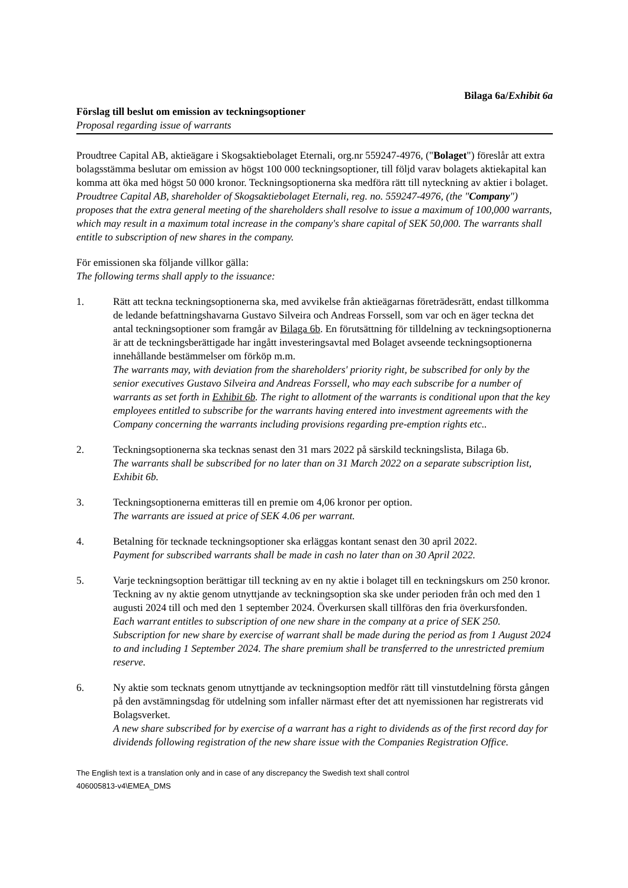Bilaga 6a/Exhibit 6a
Förslag till beslut om emission av teckningsoptioner
Proposal regarding issue of warrants
Proudtree Capital AB, aktieägare i Skogsaktiebolaget Eternali, org.nr 559247-4976, ("Bolaget") föreslår att extra bolagsstämma beslutar om emission av högst 100 000 teckningsoptioner, till följd varav bolagets aktiekapital kan komma att öka med högst 50 000 kronor. Teckningsoptionerna ska medföra rätt till nyteckning av aktier i bolaget.
Proudtree Capital AB, shareholder of Skogsaktiebolaget Eternali, reg. no. 559247-4976, (the "Company") proposes that the extra general meeting of the shareholders shall resolve to issue a maximum of 100,000 warrants, which may result in a maximum total increase in the company's share capital of SEK 50,000. The warrants shall entitle to subscription of new shares in the company.
För emissionen ska följande villkor gälla:
The following terms shall apply to the issuance:
1. Rätt att teckna teckningsoptionerna ska, med avvikelse från aktieägarnas företrädesrätt, endast tillkomma de ledande befattningshavarna Gustavo Silveira och Andreas Forssell, som var och en äger teckna det antal teckningsoptioner som framgår av Bilaga 6b. En förutsättning för tilldelning av teckningsoptionerna är att de teckningsberättigade har ingått investeringsavtal med Bolaget avseende teckningsoptionerna innehållande bestämmelser om förköp m.m.
The warrants may, with deviation from the shareholders' priority right, be subscribed for only by the senior executives Gustavo Silveira and Andreas Forssell, who may each subscribe for a number of warrants as set forth in Exhibit 6b. The right to allotment of the warrants is conditional upon that the key employees entitled to subscribe for the warrants having entered into investment agreements with the Company concerning the warrants including provisions regarding pre-emption rights etc..
2. Teckningsoptionerna ska tecknas senast den 31 mars 2022 på särskild teckningslista, Bilaga 6b.
The warrants shall be subscribed for no later than on 31 March 2022 on a separate subscription list, Exhibit 6b.
3. Teckningsoptionerna emitteras till en premie om 4,06 kronor per option.
The warrants are issued at price of SEK 4.06 per warrant.
4. Betalning för tecknade teckningsoptioner ska erläggas kontant senast den 30 april 2022.
Payment for subscribed warrants shall be made in cash no later than on 30 April 2022.
5. Varje teckningsoption berättigar till teckning av en ny aktie i bolaget till en teckningskurs om 250 kronor. Teckning av ny aktie genom utnyttjande av teckningsoption ska ske under perioden från och med den 1 augusti 2024 till och med den 1 september 2024. Överkursen skall tillföras den fria överkursfonden.
Each warrant entitles to subscription of one new share in the company at a price of SEK 250. Subscription for new share by exercise of warrant shall be made during the period as from 1 August 2024 to and including 1 September 2024. The share premium shall be transferred to the unrestricted premium reserve.
6. Ny aktie som tecknats genom utnyttjande av teckningsoption medför rätt till vinstutdelning första gången på den avstämningsdag för utdelning som infaller närmast efter det att nyemissionen har registrerats vid Bolagsverket.
A new share subscribed for by exercise of a warrant has a right to dividends as of the first record day for dividends following registration of the new share issue with the Companies Registration Office.
The English text is a translation only and in case of any discrepancy the Swedish text shall control
406005813-v4\EMEA_DMS